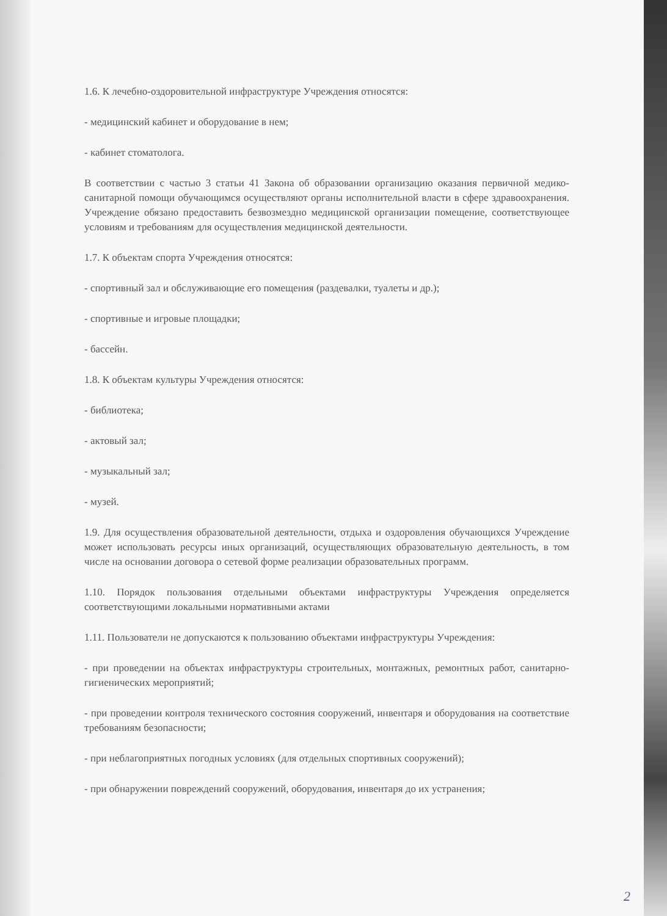1.6. К лечебно-оздоровительной инфраструктуре Учреждения относятся:
- медицинский кабинет и оборудование в нем;
- кабинет стоматолога.
В соответствии с частью 3 статьи 41 Закона об образовании организацию оказания первичной медико-санитарной помощи обучающимся осуществляют органы исполнительной власти в сфере здравоохранения. Учреждение обязано предоставить безвозмездно медицинской организации помещение, соответствующее условиям и требованиям для осуществления медицинской деятельности.
1.7. К объектам спорта Учреждения относятся:
- спортивный зал и обслуживающие его помещения (раздевалки, туалеты и др.);
- спортивные и игровые площадки;
- бассейн.
1.8. К объектам культуры Учреждения относятся:
- библиотека;
- актовый зал;
- музыкальный зал;
- музей.
1.9. Для осуществления образовательной деятельности, отдыха и оздоровления обучающихся Учреждение может использовать ресурсы иных организаций, осуществляющих образовательную деятельность, в том числе на основании договора о сетевой форме реализации образовательных программ.
1.10. Порядок пользования отдельными объектами инфраструктуры Учреждения определяется соответствующими локальными нормативными актами
1.11. Пользователи не допускаются к пользованию объектами инфраструктуры Учреждения:
- при проведении на объектах инфраструктуры строительных, монтажных, ремонтных работ, санитарно-гигиенических мероприятий;
- при проведении контроля технического состояния сооружений, инвентаря и оборудования на соответствие требованиям безопасности;
- при неблагоприятных погодных условиях (для отдельных спортивных сооружений);
- при обнаружении повреждений сооружений, оборудования, инвентаря до их устранения;
2